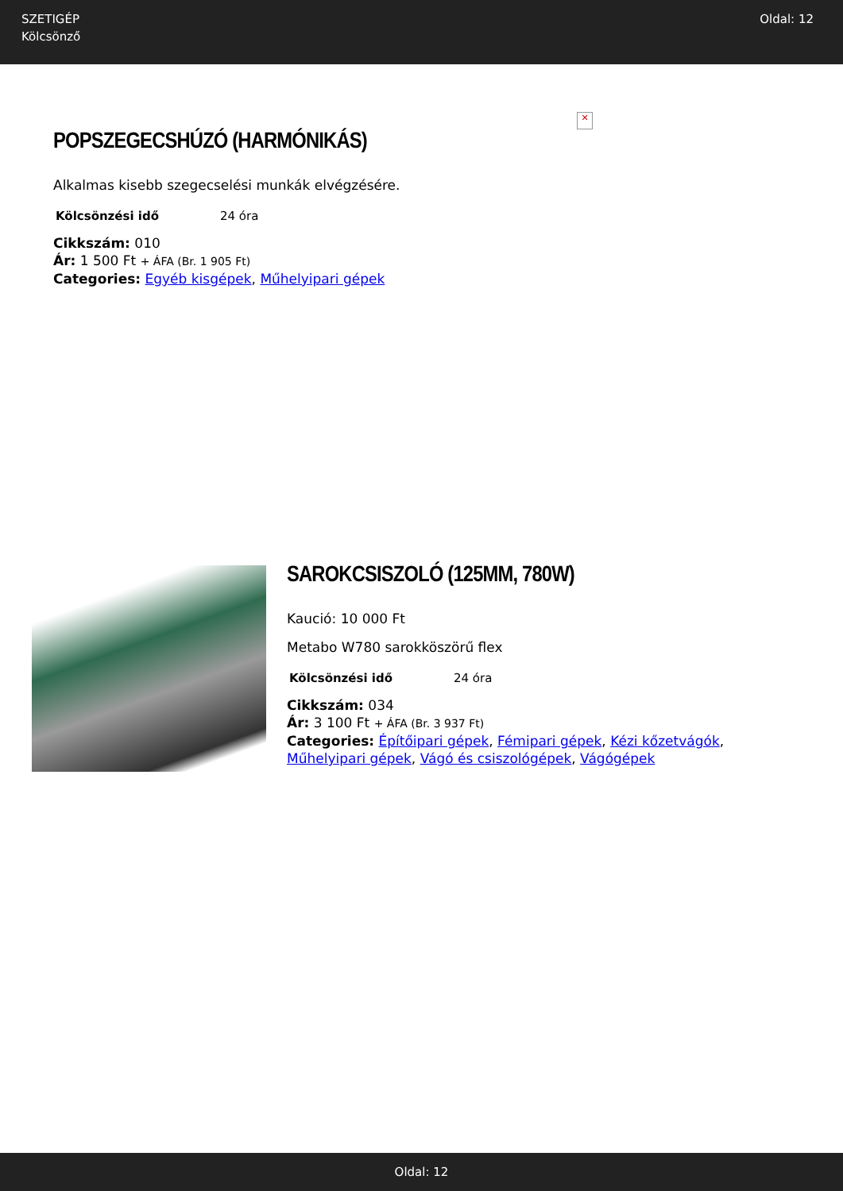SZETIGÉP
Kölcsönző
Oldal: 12
✕
POPSZEGECSHÚZÓ (HARMÓNIKÁS)
Alkalmas kisebb szegecselési munkák elvégzésére.
| Kölcsönzési idő | 24 óra |
Cikkszám: 010
Ár: 1 500 Ft + ÁFA (Br. 1 905 Ft)
Categories: Egyéb kisgépek, Műhelyipari gépek
SAROKCSISZOLÓ (125MM, 780W)
Kaució: 10 000 Ft
Metabo W780 sarokköszörű flex
| Kölcsönzési idő | 24 óra |
Cikkszám: 034
Ár: 3 100 Ft + ÁFA (Br. 3 937 Ft)
Categories: Építőipari gépek, Fémipari gépek, Kézi kőzetvágók, Műhelyipari gépek, Vágó és csiszológépek, Vágógépek
Oldal: 12